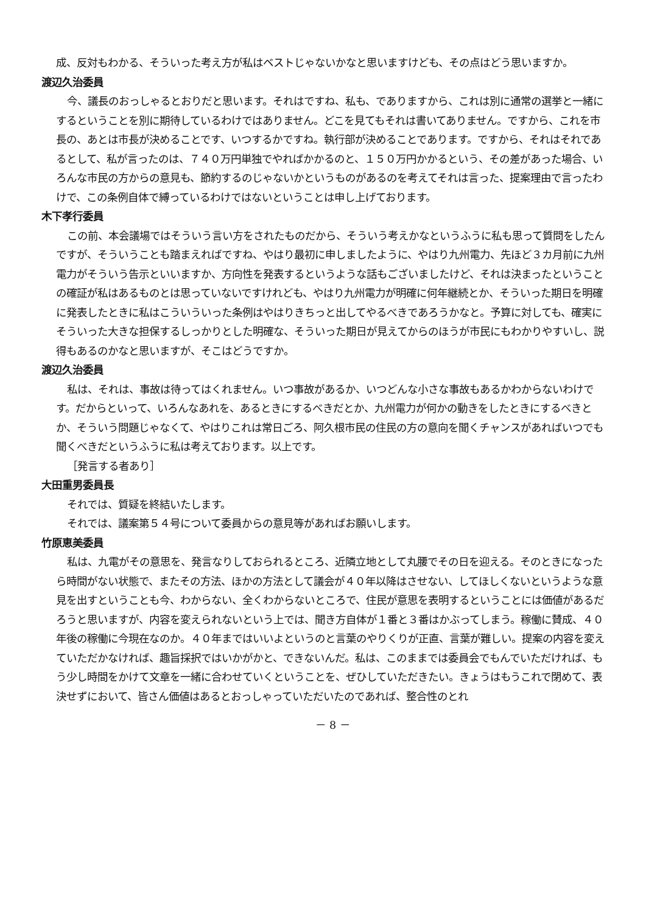成、反対もわかる、そういった考え方が私はベストじゃないかなと思いますけども、その点はどう思いますか。
渡辺久治委員
今、議長のおっしゃるとおりだと思います。それはですね、私も、でありますから、これは別に通常の選挙と一緒にするということを別に期待しているわけではありません。どこを見てもそれは書いてありません。ですから、これを市長の、あとは市長が決めることです、いつするかですね。執行部が決めることであります。ですから、それはそれであるとして、私が言ったのは、７４０万円単独でやればかかるのと、１５０万円かかるという、その差があった場合、いろんな市民の方からの意見も、節約するのじゃないかというものがあるのを考えてそれは言った、提案理由で言ったわけで、この条例自体で縛っているわけではないということは申し上げております。
木下孝行委員
この前、本会議場ではそういう言い方をされたものだから、そういう考えかなというふうに私も思って質問をしたんですが、そういうことも踏まえればですね、やはり最初に申しましたように、やはり九州電力、先ほど３カ月前に九州電力がそういう告示といいますか、方向性を発表するというような話もございましたけど、それは決まったということの確証が私はあるものとは思っていないですけれども、やはり九州電力が明確に何年継続とか、そういった期日を明確に発表したときに私はこういういった条例はやはりきちっと出してやるべきであろうかなと。予算に対しても、確実にそういった大きな担保するしっかりとした明確な、そういった期日が見えてからのほうが市民にもわかりやすいし、説得もあるのかなと思いますが、そこはどうですか。
渡辺久治委員
私は、それは、事故は待ってはくれません。いつ事故があるか、いつどんな小さな事故もあるかわからないわけです。だからといって、いろんなあれを、あるときにするべきだとか、九州電力が何かの動きをしたときにするべきとか、そういう問題じゃなくて、やはりこれは常日ごろ、阿久根市民の住民の方の意向を聞くチャンスがあればいつでも聞くべきだというふうに私は考えております。以上です。
［発言する者あり］
大田重男委員長
それでは、質疑を終結いたします。
それでは、議案第５４号について委員からの意見等があればお願いします。
竹原恵美委員
私は、九電がその意思を、発言なりしておられるところ、近隣立地として丸腰でその日を迎える。そのときになったら時間がない状態で、またその方法、ほかの方法として議会が４０年以降はさせない、してほしくないというような意見を出すということも今、わからない、全くわからないところで、住民が意思を表明するということには価値があるだろうと思いますが、内容を変えられないという上では、聞き方自体が１番と３番はかぶってしまう。稼働に賛成、４０年後の稼働に今現在なのか。４０年まではいいよというのと言葉のやりくりが正直、言葉が難しい。提案の内容を変えていただかなければ、趣旨採択ではいかがかと、できないんだ。私は、このままでは委員会でもんでいただければ、もう少し時間をかけて文章を一緒に合わせていくということを、ぜひしていただきたい。きょうはもうこれで閉めて、表決せずにおいて、皆さん価値はあるとおっしゃっていただいたのであれば、整合性のとれ
－ 8 －